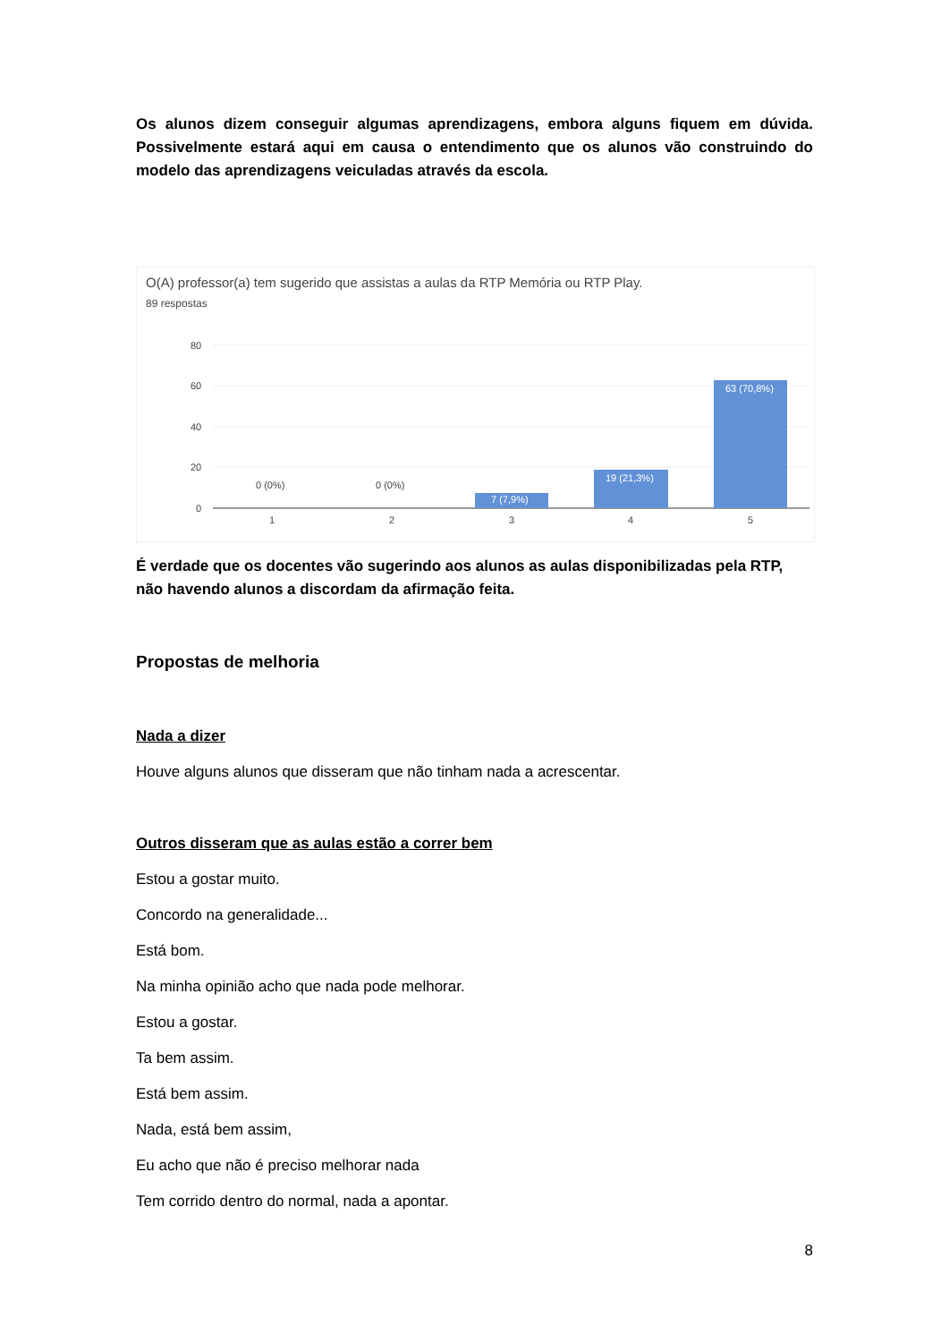Os alunos dizem conseguir algumas aprendizagens, embora alguns fiquem em dúvida. Possivelmente estará aqui em causa o entendimento que os alunos vão construindo do modelo das aprendizagens veiculadas através da escola.
O(A) professor(a) tem sugerido que assistas a aulas da RTP Memória ou RTP Play.
89 respostas
80
60
40
20
0
0 (0%)
0 (0%)
7 (7,9%)
19 (21,3%)
63 (70,8%)
1
2
3
4
5
É verdade que os docentes vão sugerindo aos alunos as aulas disponibilizadas pela RTP, não havendo alunos a discordam da afirmação feita.
Propostas de melhoria
Nada a dizer
Houve alguns alunos que disseram que não tinham nada a acrescentar.
Outros disseram que as aulas estão a correr bem
Estou a gostar muito.
Concordo na generalidade...
Está bom.
Na minha opinião acho que nada pode melhorar.
Estou a gostar.
Ta bem assim.
Está bem assim.
Nada, está bem assim,
Eu acho que não é preciso melhorar nada
Tem corrido dentro do normal, nada a apontar.
8